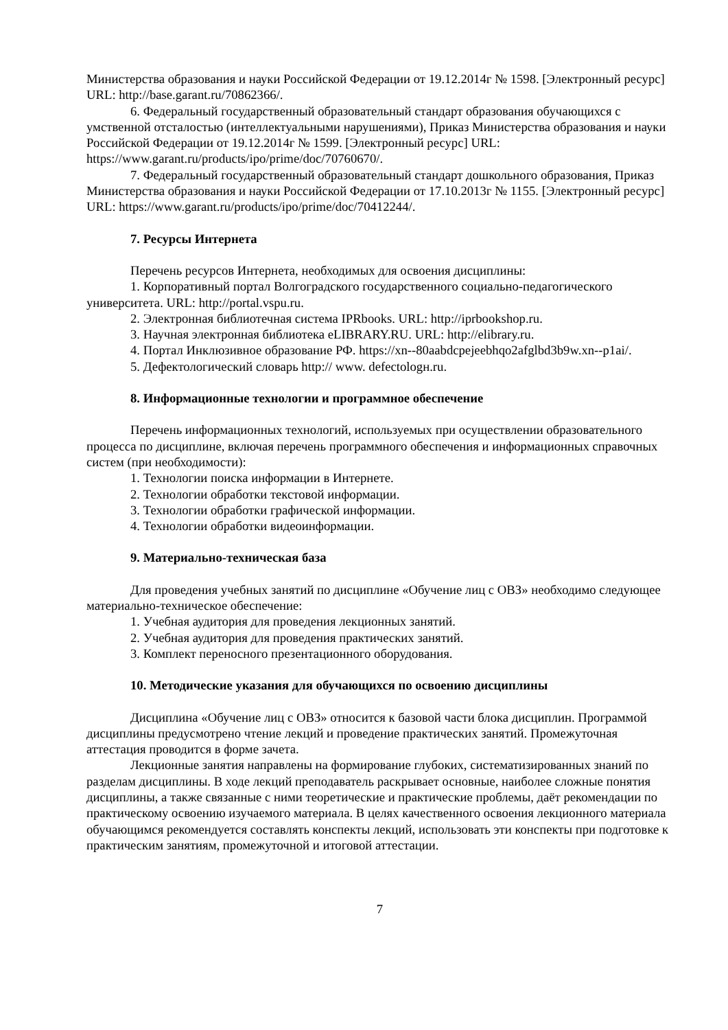Министерства образования и науки Российской Федерации от 19.12.2014г № 1598. [Электронный ресурс] URL: http://base.garant.ru/70862366/.
6. Федеральный государственный образовательный стандарт образования обучающихся с умственной отсталостью (интеллектуальными нарушениями), Приказ Министерства образования и науки Российской Федерации от 19.12.2014г № 1599. [Электронный ресурс] URL: https://www.garant.ru/products/ipo/prime/doc/70760670/.
7. Федеральный государственный образовательный стандарт дошкольного образования, Приказ Министерства образования и науки Российской Федерации от 17.10.2013г № 1155. [Электронный ресурс] URL: https://www.garant.ru/products/ipo/prime/doc/70412244/.
7. Ресурсы Интернета
Перечень ресурсов Интернета, необходимых для освоения дисциплины:
1. Корпоративный портал Волгоградского государственного социально-педагогического университета. URL: http://portal.vspu.ru.
2. Электронная библиотечная система IPRbooks. URL: http://iprbookshop.ru.
3. Научная электронная библиотека eLIBRARY.RU. URL: http://elibrary.ru.
4. Портал Инклюзивное образование РФ. https://xn--80aabdcpejeebhqo2afglbd3b9w.xn--p1ai/.
5. Дефектологический словарь http:// www. defectologн.ru.
8. Информационные технологии и программное обеспечение
Перечень информационных технологий, используемых при осуществлении образовательного процесса по дисциплине, включая перечень программного обеспечения и информационных справочных систем (при необходимости):
1. Технологии поиска информации в Интернете.
2. Технологии обработки текстовой информации.
3. Технологии обработки графической информации.
4. Технологии обработки видеоинформации.
9. Материально-техническая база
Для проведения учебных занятий по дисциплине «Обучение лиц с ОВЗ» необходимо следующее материально-техническое обеспечение:
1. Учебная аудитория для проведения лекционных занятий.
2. Учебная аудитория для проведения практических занятий.
3. Комплект переносного презентационного оборудования.
10. Методические указания для обучающихся по освоению дисциплины
Дисциплина «Обучение лиц с ОВЗ» относится к базовой части блока дисциплин. Программой дисциплины предусмотрено чтение лекций и проведение практических занятий. Промежуточная аттестация проводится в форме зачета.
Лекционные занятия направлены на формирование глубоких, систематизированных знаний по разделам дисциплины. В ходе лекций преподаватель раскрывает основные, наиболее сложные понятия дисциплины, а также связанные с ними теоретические и практические проблемы, даёт рекомендации по практическому освоению изучаемого материала. В целях качественного освоения лекционного материала обучающимся рекомендуется составлять конспекты лекций, использовать эти конспекты при подготовке к практическим занятиям, промежуточной и итоговой аттестации.
7